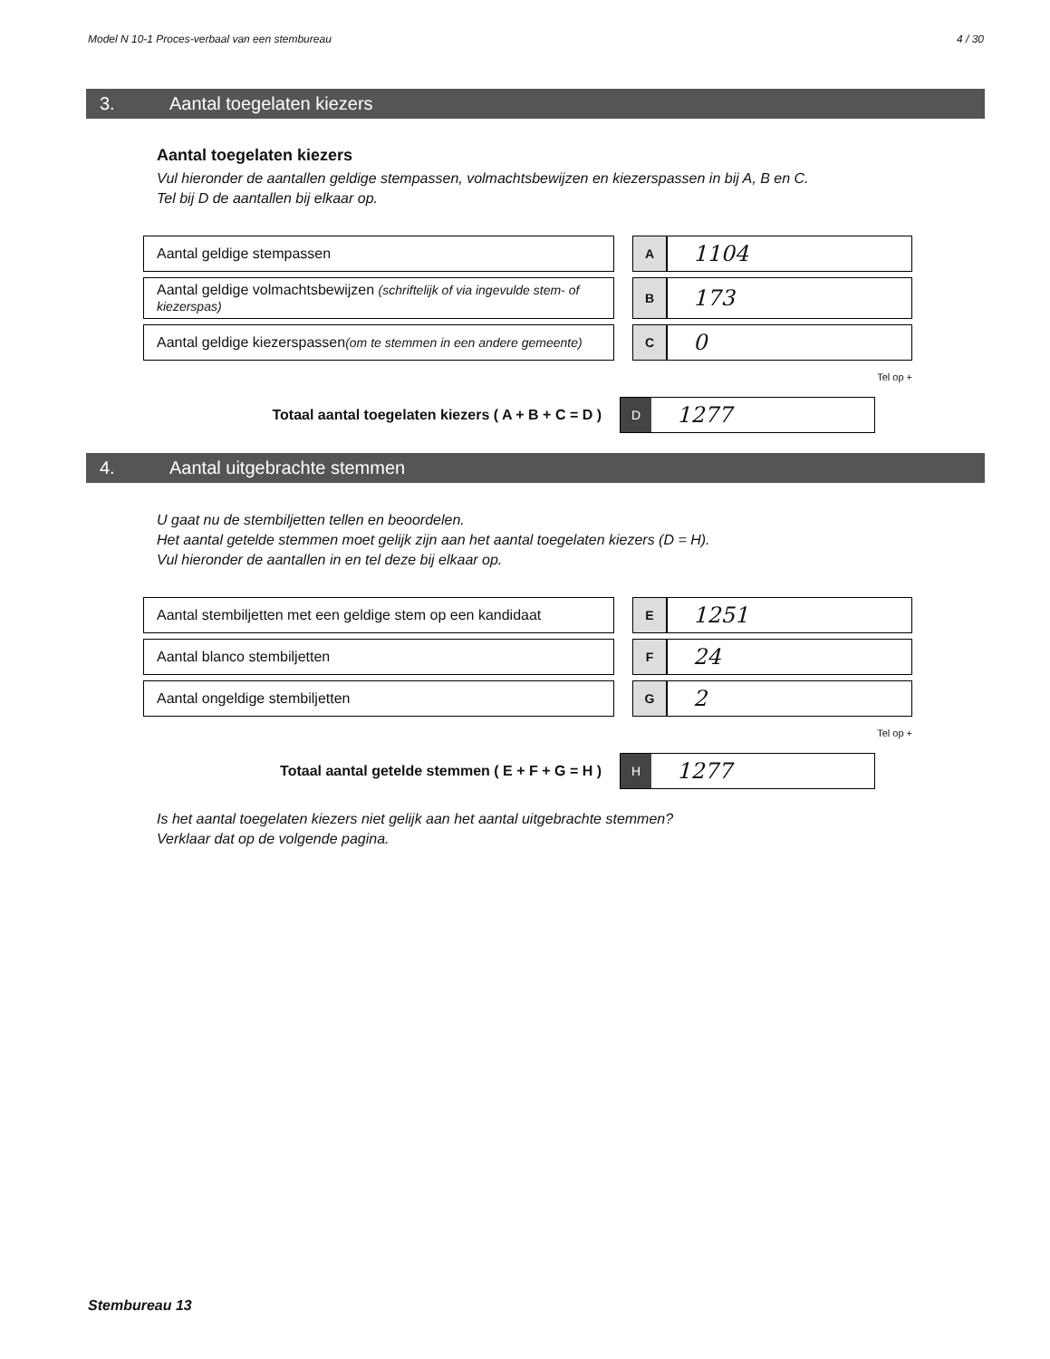Model N 10-1 Proces-verbaal van een stembureau 4 / 30
3. Aantal toegelaten kiezers
Aantal toegelaten kiezers
Vul hieronder de aantallen geldige stempassen, volmachtsbewijzen en kiezerspassen in bij A, B en C.
Tel bij D de aantallen bij elkaar op.
| Aantal geldige stempassen | | A | 1104 |
| Aantal geldige volmachtsbewijzen (schriftelijk of via ingevulde stem- of kiezerspas) | | B | 173 |
| Aantal geldige kiezerspassen (om te stemmen in een andere gemeente) | | C | 0 |
Tel op +
Totaal aantal toegelaten kiezers ( A + B + C = D )
D
1277
4. Aantal uitgebrachte stemmen
U gaat nu de stembiljetten tellen en beoordelen.
Het aantal getelde stemmen moet gelijk zijn aan het aantal toegelaten kiezers (D = H).
Vul hieronder de aantallen in en tel deze bij elkaar op.
| Aantal stembiljetten met een geldige stem op een kandidaat | | E | 1251 |
| Aantal blanco stembiljetten | | F | 24 |
| Aantal ongeldige stembiljetten | | G | 2 |
Tel op +
Totaal aantal getelde stemmen ( E + F + G = H )
H
1277
Is het aantal toegelaten kiezers niet gelijk aan het aantal uitgebrachte stemmen?
Verklaar dat op de volgende pagina.
Stembureau 13